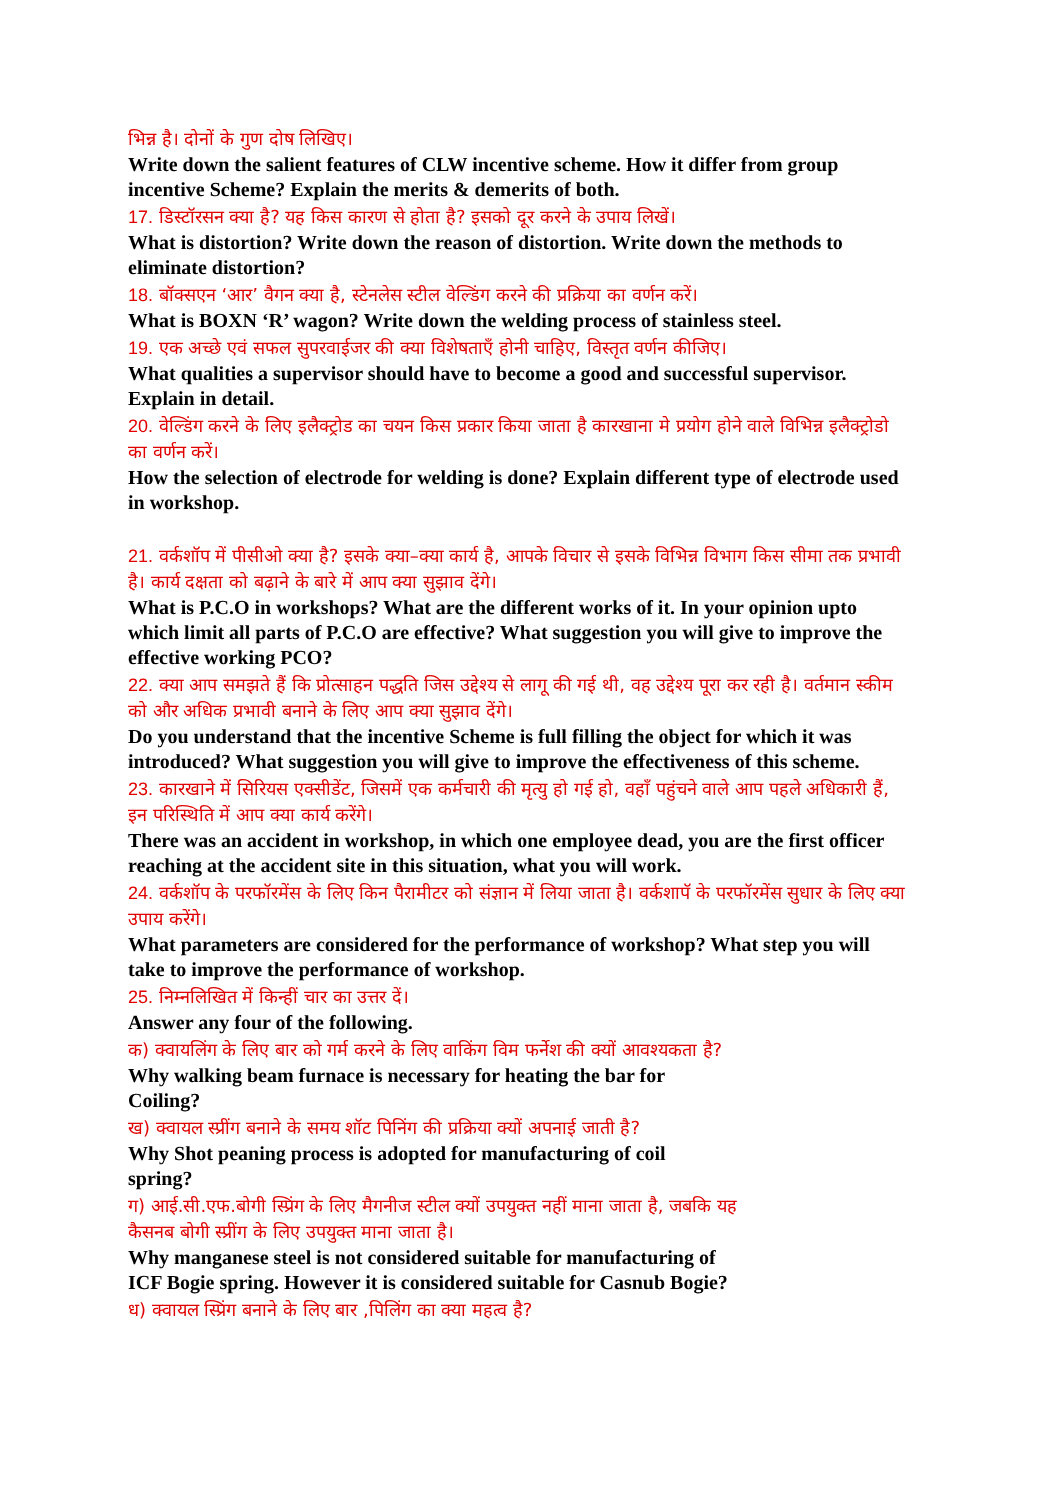भिन्न है। दोनों के गुण दोष लिखिए।
Write down the salient features of CLW incentive scheme. How it differ from group incentive Scheme? Explain the merits & demerits of both.
17. डिस्टॉरसन क्या है? यह किस कारण से होता है? इसको दूर करने के उपाय लिखें।
What is distortion? Write down the reason of distortion. Write down the methods to eliminate distortion?
18. बॉक्सएन ‘आर’ वैगन क्या है, स्टेनलेस स्टील वेल्डिंग करने की प्रक्रिया का वर्णन करें।
What is BOXN ‘R’ wagon? Write down the welding process of stainless steel.
19. एक अच्छे एवं सफल सुपरवाईजर की क्या विशेषताएँ होनी चाहिए, विस्तृत वर्णन कीजिए।
What qualities a supervisor should have to become a good and successful supervisor. Explain in detail.
20. वेल्डिंग करने के लिए इलैक्ट्रोड का चयन किस प्रकार किया जाता है कारखाना मे प्रयोग होने वाले विभिन्न इलैक्ट्रोडो का वर्णन करें।
How the selection of electrode for welding is done? Explain different type of electrode used in workshop.
21. वर्कशॉप में पीसीओ क्या है? इसके क्या–क्या कार्य है, आपके विचार से इसके विभिन्न विभाग किस सीमा तक प्रभावी है। कार्य दक्षता को बढ़ाने के बारे में आप क्या सुझाव देंगे।
What is P.C.O in workshops? What are the different works of it. In your opinion upto which limit all parts of P.C.O are effective? What suggestion you will give to improve the effective working PCO?
22. क्या आप समझते हैं कि प्रोत्साहन पद्धति जिस उद्देश्य से लागू की गई थी, वह उद्देश्य पूरा कर रही है। वर्तमान स्कीम को और अधिक प्रभावी बनाने के लिए आप क्या सुझाव देंगे।
Do you understand that the incentive Scheme is full filling the object for which it was introduced? What suggestion you will give to improve the effectiveness of this scheme.
23. कारखाने में सिरियस एक्सीडेंट, जिसमें एक कर्मचारी की मृत्यु हो गई हो, वहाँ पहुंचने वाले आप पहले अधिकारी हैं, इन परिस्थिति में आप क्या कार्य करेंगे।
There was an accident in workshop, in which one employee dead, you are the first officer reaching at the accident site in this situation, what you will work.
24. वर्कशॉप के परफॉरमेंस के लिए किन पैरामीटर को संज्ञान में लिया जाता है। वर्कशापॅ के परफॉरमेंस सुधार के लिए क्या उपाय करेंगे।
What parameters are considered for the performance of workshop? What step you will take to improve the performance of workshop.
25. निम्नलिखित में किन्हीं चार का उत्तर दें।
Answer any four of the following.
क) क्वायलिंग के लिए बार को गर्म करने के लिए वाकिंग विम फर्नेश की क्यों आवश्यकता है?
Why walking beam furnace is necessary for heating the bar for Coiling?
ख) क्वायल स्प्रींग बनाने के समय शॉट पिनिंग की प्रक्रिया क्यों अपनाई जाती है?
Why Shot peaning process is adopted for manufacturing of coil spring?
ग) आई.सी.एफ.बोगी स्प्रिंग के लिए मैगनीज स्टील क्यों उपयुक्त नहीं माना जाता है, जबकि यह कैसनब बोगी स्प्रींग के लिए उपयुक्त माना जाता है।
Why manganese steel is not considered suitable for manufacturing of ICF Bogie spring. However it is considered suitable for Casnub Bogie?
ध) क्वायल स्प्रिंग बनाने के लिए बार ,पिलिंग का क्या महत्व है?